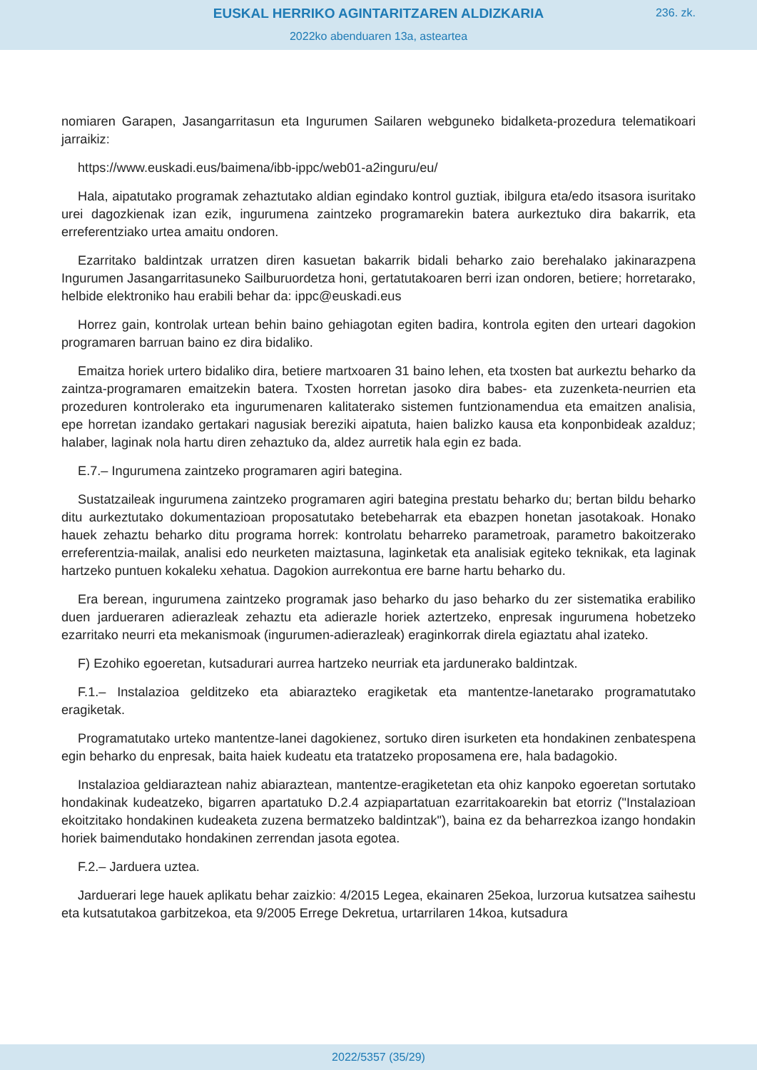EUSKAL HERRIKO AGINTARITZAREN ALDIZKARIA
236. zk.
2022ko abenduaren 13a, asteartea
nomiaren Garapen, Jasangarritasun eta Ingurumen Sailaren webguneko bidalketa-prozedura telematikoari jarraikiz:
https://www.euskadi.eus/baimena/ibb-ippc/web01-a2inguru/eu/
Hala, aipatutako programak zehaztutako aldian egindako kontrol guztiak, ibilgura eta/edo itsasora isuritako urei dagozkienak izan ezik, ingurumena zaintzeko programarekin batera aurkeztuko dira bakarrik, eta erreferentziako urtea amaitu ondoren.
Ezarritako baldintzak urratzen diren kasuetan bakarrik bidali beharko zaio berehalako jakinarazpena Ingurumen Jasangarritasuneko Sailburuordetza honi, gertatutakoaren berri izan ondoren, betiere; horretarako, helbide elektroniko hau erabili behar da: ippc@euskadi.eus
Horrez gain, kontrolak urtean behin baino gehiagotan egiten badira, kontrola egiten den urteari dagokion programaren barruan baino ez dira bidaliko.
Emaitza horiek urtero bidaliko dira, betiere martxoaren 31 baino lehen, eta txosten bat aurkeztu beharko da zaintza-programaren emaitzekin batera. Txosten horretan jasoko dira babes- eta zuzenketa-neurrien eta prozeduren kontrolerako eta ingurumenaren kalitaterako sistemen funtzionamendua eta emaitzen analisia, epe horretan izandako gertakari nagusiak bereziki aipatuta, haien balizko kausa eta konponbideak azalduz; halaber, laginak nola hartu diren zehaztuko da, aldez aurretik hala egin ez bada.
E.7.– Ingurumena zaintzeko programaren agiri bategina.
Sustatzaileak ingurumena zaintzeko programaren agiri bategina prestatu beharko du; bertan bildu beharko ditu aurkeztutako dokumentazioan proposatutako betebeharrak eta ebazpen honetan jasotakoak. Honako hauek zehaztu beharko ditu programa horrek: kontrolatu beharreko parametroak, parametro bakoitzerako erreferentzia-mailak, analisi edo neurketen maiztasuna, laginketak eta analisiak egiteko teknikak, eta laginak hartzeko puntuen kokaleku xehatua. Dagokion aurrekontua ere barne hartu beharko du.
Era berean, ingurumena zaintzeko programak jaso beharko du jaso beharko du zer sistematika erabiliko duen jardueraren adierazleak zehaztu eta adierazle horiek aztertzeko, enpresak ingurumena hobetzeko ezarritako neurri eta mekanismoak (ingurumen-adierazleak) eraginkorrak direla egiaztatu ahal izateko.
F) Ezohiko egoeretan, kutsadurari aurrea hartzeko neurriak eta jardunerako baldintzak.
F.1.– Instalazioa gelditzeko eta abiarazteko eragiketak eta mantentze-lanetarako programatutako eragiketak.
Programatutako urteko mantentze-lanei dagokienez, sortuko diren isurketen eta hondakinen zenbatespena egin beharko du enpresak, baita haiek kudeatu eta tratatzeko proposamena ere, hala badagokio.
Instalazioa geldiaraztean nahiz abiaraztean, mantentze-eragiketetan eta ohiz kanpoko egoeretan sortutako hondakinak kudeatzeko, bigarren apartatuko D.2.4 azpiapartatuan ezarritakoarekin bat etorriz ("Instalazioan ekoitzitako hondakinen kudeaketa zuzena bermatzeko baldintzak"), baina ez da beharrezkoa izango hondakin horiek baimendutako hondakinen zerrendan jasota egotea.
F.2.– Jarduera uztea.
Jarduerari lege hauek aplikatu behar zaizkio: 4/2015 Legea, ekainaren 25ekoa, lurzorua kutsatzea saihestu eta kutsatutakoa garbitzekoa, eta 9/2005 Errege Dekretua, urtarrilaren 14koa, kutsadura
2022/5357 (35/29)